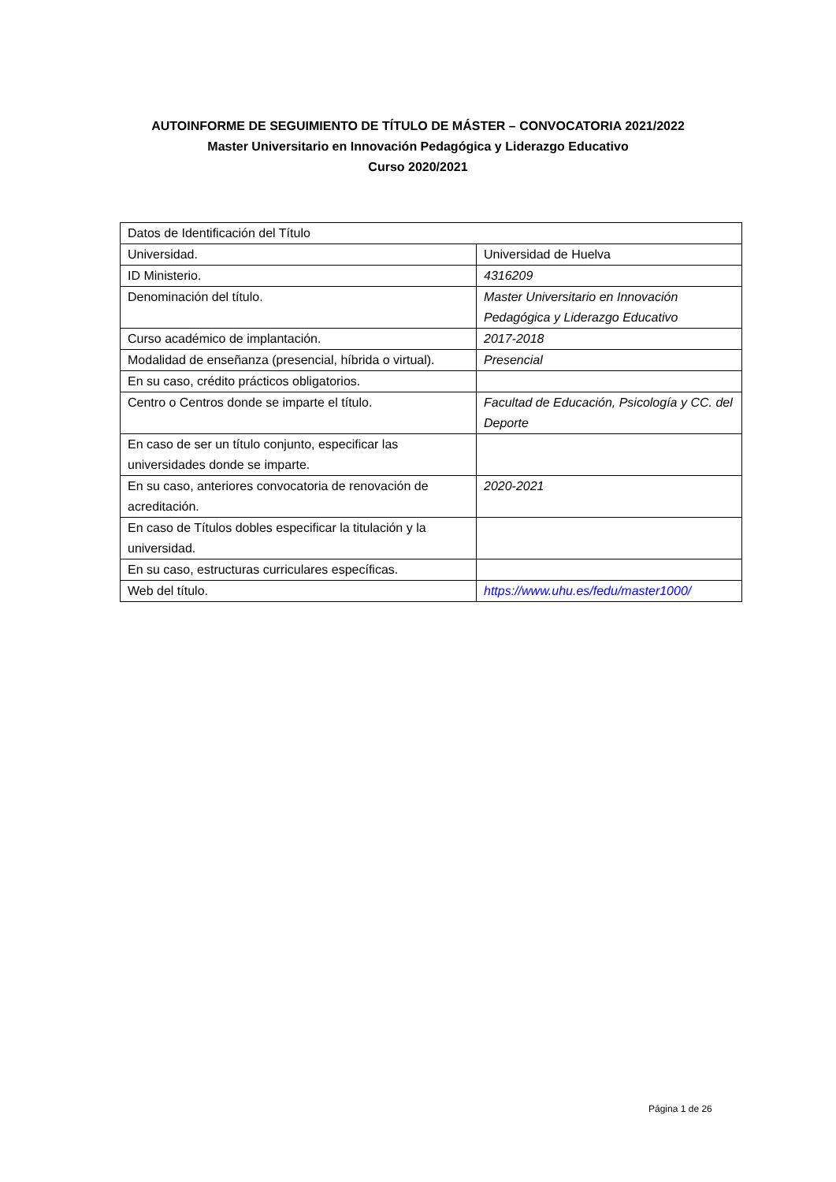AUTOINFORME DE SEGUIMIENTO DE TÍTULO DE MÁSTER – CONVOCATORIA 2021/2022
Master Universitario en Innovación Pedagógica y Liderazgo Educativo
Curso 2020/2021
| Datos de Identificación del Título | |
| Universidad. | Universidad de Huelva |
| ID Ministerio. | 4316209 |
| Denominación del título. | Master Universitario en Innovación Pedagógica y Liderazgo Educativo |
| Curso académico de implantación. | 2017-2018 |
| Modalidad de enseñanza (presencial, híbrida o virtual). | Presencial |
| En su caso, crédito prácticos obligatorios. | |
| Centro o Centros donde se imparte el título. | Facultad de Educación, Psicología y CC. del Deporte |
| En caso de ser un título conjunto, especificar las universidades donde se imparte. | |
| En su caso, anteriores convocatoria de renovación de acreditación. | 2020-2021 |
| En caso de Títulos dobles especificar la titulación y la universidad. | |
| En su caso, estructuras curriculares específicas. | |
| Web del título. | https://www.uhu.es/fedu/master1000/ |
Página 1 de 26